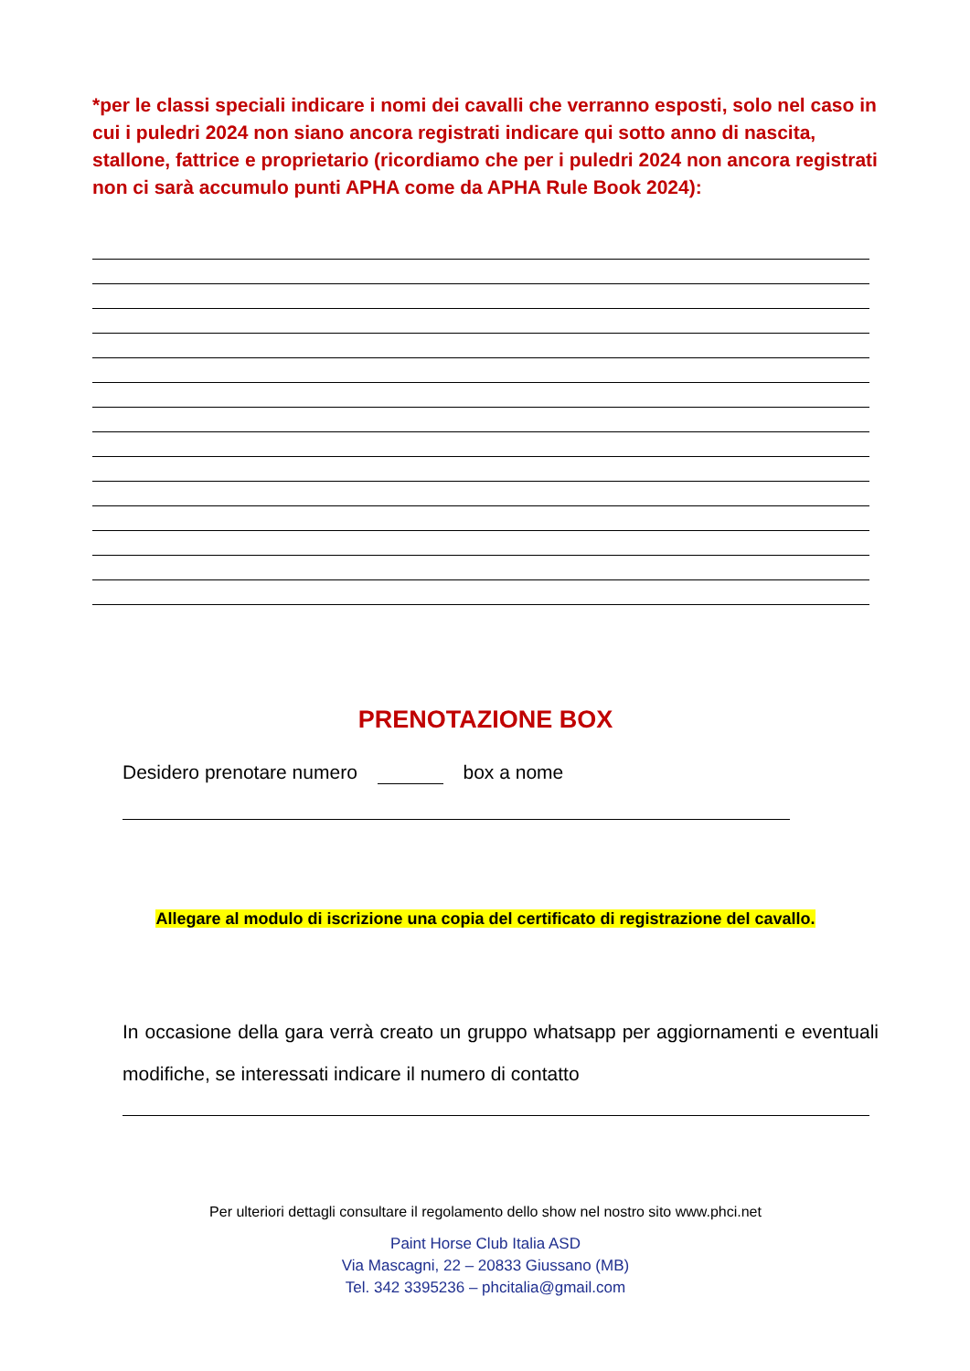*per le classi speciali indicare i nomi dei cavalli che verranno esposti, solo nel caso in cui i puledri 2024 non siano ancora registrati indicare qui sotto anno di nascita, stallone, fattrice e proprietario (ricordiamo che per i puledri 2024 non ancora registrati non ci sarà accumulo punti APHA come da APHA Rule Book 2024):
PRENOTAZIONE BOX
Desidero prenotare numero box a nome
Allegare al modulo di iscrizione una copia del certificato di registrazione del cavallo.
In occasione della gara verrà creato un gruppo whatsapp per aggiornamenti e eventuali modifiche, se interessati indicare il numero di contatto
Per ulteriori dettagli consultare il regolamento dello show nel nostro sito www.phci.net
Paint Horse Club Italia ASD
Via Mascagni, 22 – 20833 Giussano (MB)
Tel. 342 3395236 – phcitalia@gmail.com